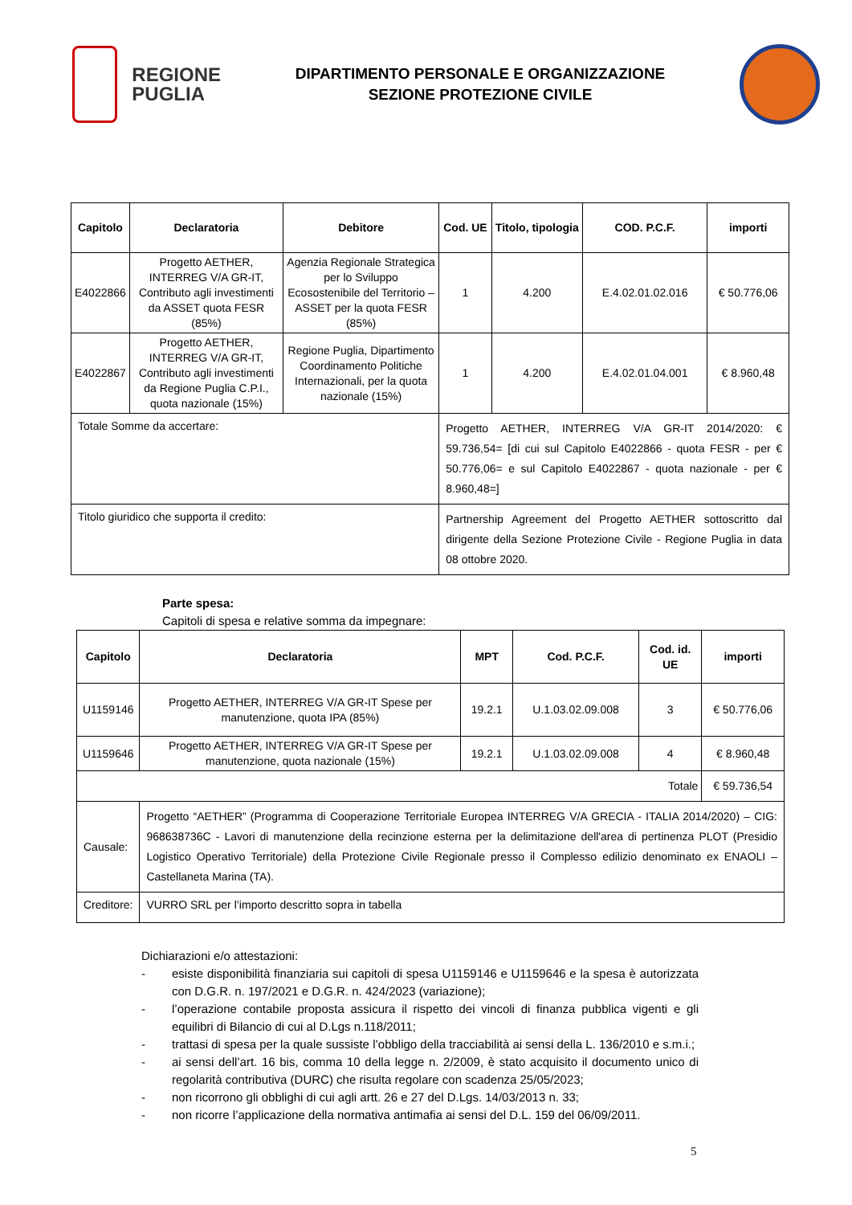REGIONE
PUGLIA
DIPARTIMENTO PERSONALE E ORGANIZZAZIONE
SEZIONE PROTEZIONE CIVILE
| Capitolo | Declaratoria | Debitore | Cod. UE | Titolo, tipologia | COD. P.C.F. | importi |
| --- | --- | --- | --- | --- | --- | --- |
| E4022866 | Progetto AETHER, INTERREG V/A GR-IT, Contributo agli investimenti da ASSET quota FESR (85%) | Agenzia Regionale Strategica per lo Sviluppo Ecosostenibile del Territorio – ASSET per la quota FESR (85%) | 1 | 4.200 | E.4.02.01.02.016 | € 50.776,06 |
| E4022867 | Progetto AETHER, INTERREG V/A GR-IT, Contributo agli investimenti da Regione Puglia C.P.I., quota nazionale (15%) | Regione Puglia, Dipartimento Coordinamento Politiche Internazionali, per la quota nazionale (15%) | 1 | 4.200 | E.4.02.01.04.001 | € 8.960,48 |
| Totale Somme da accertare: | | | Progetto AETHER, INTERREG V/A GR-IT 2014/2020: € 59.736,54= [di cui sul Capitolo E4022866 - quota FESR - per € 50.776,06= e sul Capitolo E4022867 - quota nazionale - per € 8.960,48=] | | | |
| Titolo giuridico che supporta il credito: | | | Partnership Agreement del Progetto AETHER sottoscritto dal dirigente della Sezione Protezione Civile - Regione Puglia in data 08 ottobre 2020. | | | |
Parte spesa:
Capitoli di spesa e relative somma da impegnare:
| Capitolo | Declaratoria | MPT | Cod. P.C.F. | Cod. id. UE | importi |
| --- | --- | --- | --- | --- | --- |
| U1159146 | Progetto AETHER, INTERREG V/A GR-IT Spese per manutenzione, quota IPA (85%) | 19.2.1 | U.1.03.02.09.008 | 3 | € 50.776,06 |
| U1159646 | Progetto AETHER, INTERREG V/A GR-IT Spese per manutenzione, quota nazionale (15%) | 19.2.1 | U.1.03.02.09.008 | 4 | € 8.960,48 |
| Totale | | | | | € 59.736,54 |
| Causale: | Progetto “AETHER” (Programma di Cooperazione Territoriale Europea INTERREG V/A GRECIA - ITALIA 2014/2020) – CIG: 968638736C - Lavori di manutenzione della recinzione esterna per la delimitazione dell'area di pertinenza PLOT (Presidio Logistico Operativo Territoriale) della Protezione Civile Regionale presso il Complesso edilizio denominato ex ENAOLI – Castellaneta Marina (TA). | | | | |
| Creditore: | VURRO SRL per l’importo descritto sopra in tabella | | | | |
Dichiarazioni e/o attestazioni:
- esiste disponibilità finanziaria sui capitoli di spesa U1159146 e U1159646 e la spesa è autorizzata con D.G.R. n. 197/2021 e D.G.R. n. 424/2023 (variazione);
- l’operazione contabile proposta assicura il rispetto dei vincoli di finanza pubblica vigenti e gli equilibri di Bilancio di cui al D.Lgs n.118/2011;
- trattasi di spesa per la quale sussiste l’obbligo della tracciabilità ai sensi della L. 136/2010 e s.m.i.;
- ai sensi dell’art. 16 bis, comma 10 della legge n. 2/2009, è stato acquisito il documento unico di regolarità contributiva (DURC) che risulta regolare con scadenza 25/05/2023;
- non ricorrono gli obblighi di cui agli artt. 26 e 27 del D.Lgs. 14/03/2013 n. 33;
- non ricorre l’applicazione della normativa antimafia ai sensi del D.L. 159 del 06/09/2011.
5